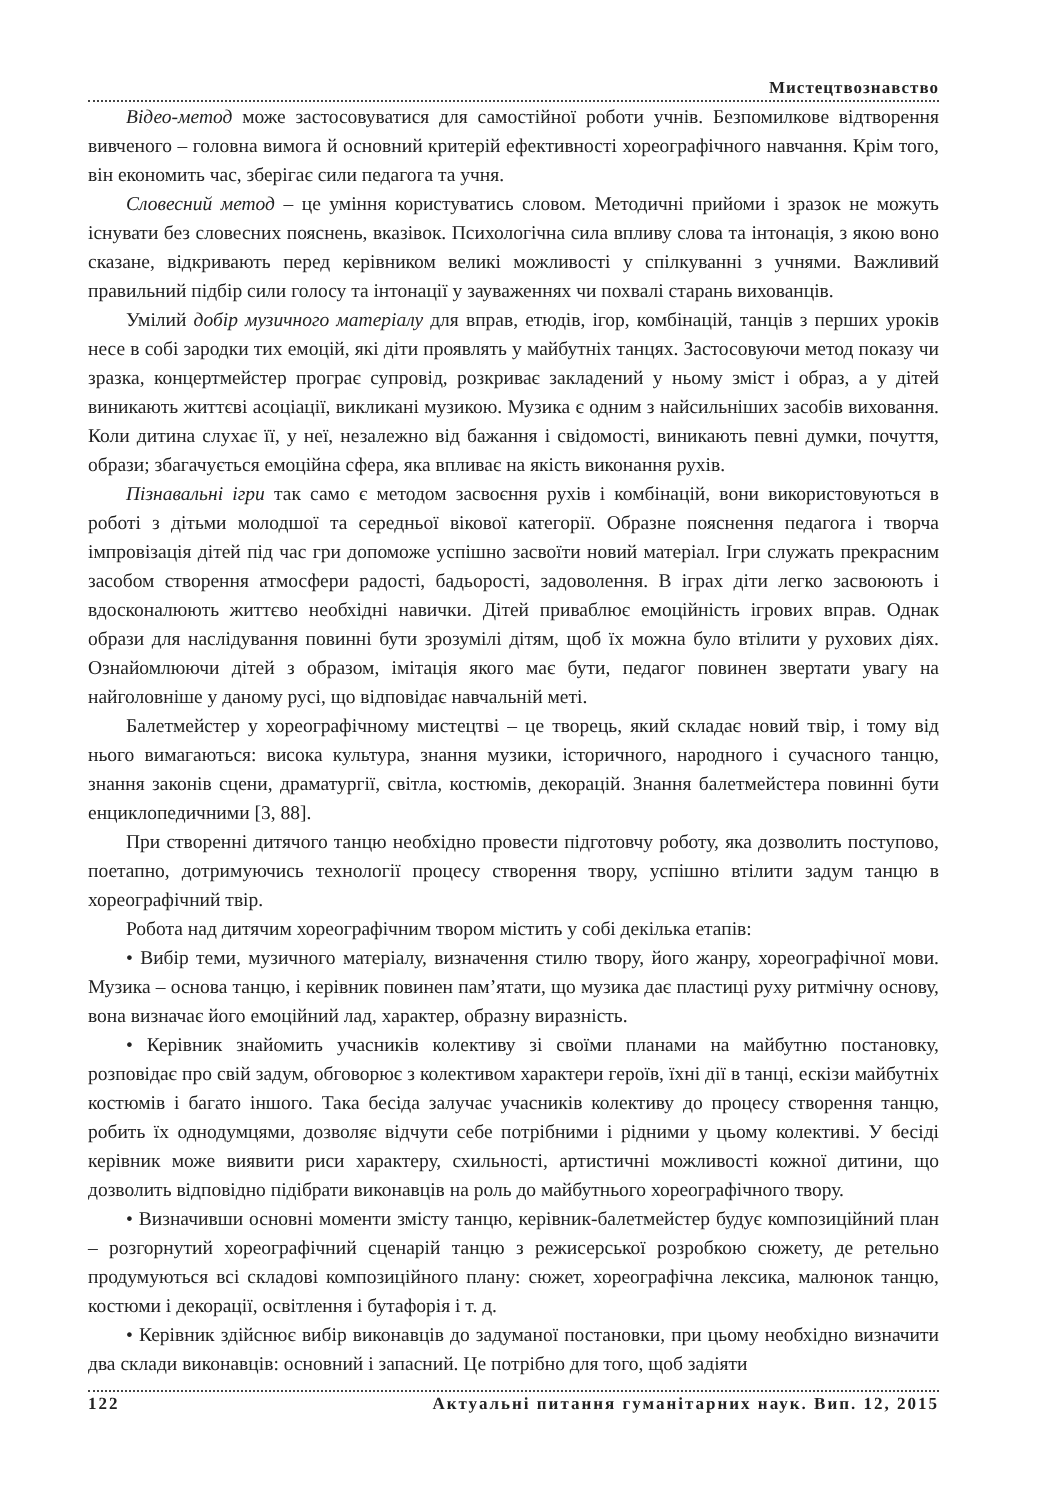Мистецтвознавство
Відео-метод може застосовуватися для самостійної роботи учнів. Безпомилкове відтворення вивченого – головна вимога й основний критерій ефективності хореографічного навчання. Крім того, він економить час, зберігає сили педагога та учня.
Словесний метод – це уміння користуватись словом. Методичні прийоми і зразок не можуть існувати без словесних пояснень, вказівок. Психологічна сила впливу слова та інтонація, з якою воно сказане, відкривають перед керівником великі можливості у спілкуванні з учнями. Важливий правильний підбір сили голосу та інтонації у зауваженнях чи похвалі старань вихованців.
Умілий добір музичного матеріалу для вправ, етюдів, ігор, комбінацій, танців з перших уроків несе в собі зародки тих емоцій, які діти проявлять у майбутніх танцях. Застосовуючи метод показу чи зразка, концертмейстер програє супровід, розкриває закладений у ньому зміст і образ, а у дітей виникають життєві асоціації, викликані музикою. Музика є одним з найсильніших засобів виховання. Коли дитина слухає її, у неї, незалежно від бажання і свідомості, виникають певні думки, почуття, образи; збагачується емоційна сфера, яка впливає на якість виконання рухів.
Пізнавальні ігри так само є методом засвоєння рухів і комбінацій, вони використовуються в роботі з дітьми молодшої та середньої вікової категорії. Образне пояснення педагога і творча імпровізація дітей під час гри допоможе успішно засвоїти новий матеріал. Ігри служать прекрасним засобом створення атмосфери радості, бадьорості, задоволення. В іграх діти легко засвоюють і вдосконалюють життєво необхідні навички. Дітей приваблює емоційність ігрових вправ. Однак образи для наслідування повинні бути зрозумілі дітям, щоб їх можна було втілити у рухових діях. Ознайомлюючи дітей з образом, імітація якого має бути, педагог повинен звертати увагу на найголовніше у даному русі, що відповідає навчальній меті.
Балетмейстер у хореографічному мистецтві – це творець, який складає новий твір, і тому від нього вимагаються: висока культура, знання музики, історичного, народного і сучасного танцю, знання законів сцени, драматургії, світла, костюмів, декорацій. Знання балетмейстера повинні бути енциклопедичними [3, 88].
При створенні дитячого танцю необхідно провести підготовчу роботу, яка дозволить поступово, поетапно, дотримуючись технології процесу створення твору, успішно втілити задум танцю в хореографічний твір.
Робота над дитячим хореографічним твором містить у собі декілька етапів:
• Вибір теми, музичного матеріалу, визначення стилю твору, його жанру, хореографічної мови. Музика – основа танцю, і керівник повинен пам’ятати, що музика дає пластиці руху ритмічну основу, вона визначає його емоційний лад, характер, образну виразність.
• Керівник знайомить учасників колективу зі своїми планами на майбутню постановку, розповідає про свій задум, обговорює з колективом характери героїв, їхні дії в танці, ескізи майбутніх костюмів і багато іншого. Така бесіда залучає учасників колективу до процесу створення танцю, робить їх однодумцями, дозволяє відчути себе потрібними і рідними у цьому колективі. У бесіді керівник може виявити риси характеру, схильності, артистичні можливості кожної дитини, що дозволить відповідно підібрати виконавців на роль до майбутнього хореографічного твору.
• Визначивши основні моменти змісту танцю, керівник-балетмейстер будує композиційний план – розгорнутий хореографічний сценарій танцю з режисерської розробкою сюжету, де ретельно продумуються всі складові композиційного плану: сюжет, хореографічна лексика, малюнок танцю, костюми і декорації, освітлення і бутафорія і т. д.
• Керівник здійснює вибір виконавців до задуманої постановки, при цьому необхідно визначити два склади виконавців: основний і запасний. Це потрібно для того, щоб задіяти
122 Актуальні питання гуманітарних наук. Вип. 12, 2015